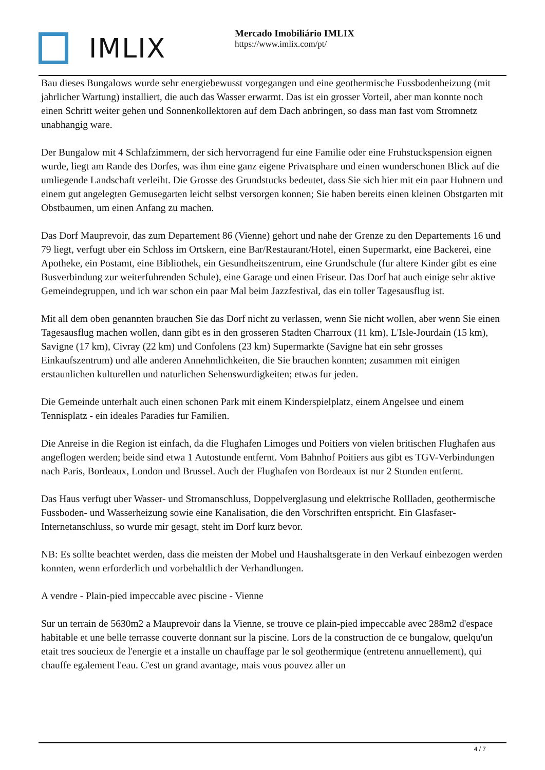IMLIX
Mercado Imobiliário IMLIX
https://www.imlix.com/pt/
Bau dieses Bungalows wurde sehr energiebewusst vorgegangen und eine geothermische Fussbodenheizung (mit jahrlicher Wartung) installiert, die auch das Wasser erwarmt. Das ist ein grosser Vorteil, aber man konnte noch einen Schritt weiter gehen und Sonnenkollektoren auf dem Dach anbringen, so dass man fast vom Stromnetz unabhangig ware.
Der Bungalow mit 4 Schlafzimmern, der sich hervorragend fur eine Familie oder eine Fruhstuckspension eignen wurde, liegt am Rande des Dorfes, was ihm eine ganz eigene Privatsphare und einen wunderschonen Blick auf die umliegende Landschaft verleiht. Die Grosse des Grundstucks bedeutet, dass Sie sich hier mit ein paar Huhnern und einem gut angelegten Gemusegarten leicht selbst versorgen konnen; Sie haben bereits einen kleinen Obstgarten mit Obstbaumen, um einen Anfang zu machen.
Das Dorf Mauprevoir, das zum Departement 86 (Vienne) gehort und nahe der Grenze zu den Departements 16 und 79 liegt, verfugt uber ein Schloss im Ortskern, eine Bar/Restaurant/Hotel, einen Supermarkt, eine Backerei, eine Apotheke, ein Postamt, eine Bibliothek, ein Gesundheitszentrum, eine Grundschule (fur altere Kinder gibt es eine Busverbindung zur weiterfuhrenden Schule), eine Garage und einen Friseur. Das Dorf hat auch einige sehr aktive Gemeindegruppen, und ich war schon ein paar Mal beim Jazzfestival, das ein toller Tagesausflug ist.
Mit all dem oben genannten brauchen Sie das Dorf nicht zu verlassen, wenn Sie nicht wollen, aber wenn Sie einen Tagesausflug machen wollen, dann gibt es in den grosseren Stadten Charroux (11 km), L'Isle-Jourdain (15 km), Savigne (17 km), Civray (22 km) und Confolens (23 km) Supermarkte (Savigne hat ein sehr grosses Einkaufszentrum) und alle anderen Annehmlichkeiten, die Sie brauchen konnten; zusammen mit einigen erstaunlichen kulturellen und naturlichen Sehenswurdigkeiten; etwas fur jeden.
Die Gemeinde unterhalt auch einen schonen Park mit einem Kinderspielplatz, einem Angelsee und einem Tennisplatz - ein ideales Paradies fur Familien.
Die Anreise in die Region ist einfach, da die Flughafen Limoges und Poitiers von vielen britischen Flughafen aus angeflogen werden; beide sind etwa 1 Autostunde entfernt. Vom Bahnhof Poitiers aus gibt es TGV-Verbindungen nach Paris, Bordeaux, London und Brussel. Auch der Flughafen von Bordeaux ist nur 2 Stunden entfernt.
Das Haus verfugt uber Wasser- und Stromanschluss, Doppelverglasung und elektrische Rollladen, geothermische Fussboden- und Wasserheizung sowie eine Kanalisation, die den Vorschriften entspricht. Ein Glasfaser-Internetanschluss, so wurde mir gesagt, steht im Dorf kurz bevor.
NB: Es sollte beachtet werden, dass die meisten der Mobel und Haushaltsgerate in den Verkauf einbezogen werden konnten, wenn erforderlich und vorbehaltlich der Verhandlungen.
A vendre - Plain-pied impeccable avec piscine - Vienne
Sur un terrain de 5630m2 a Mauprevoir dans la Vienne, se trouve ce plain-pied impeccable avec 288m2 d'espace habitable et une belle terrasse couverte donnant sur la piscine. Lors de la construction de ce bungalow, quelqu'un etait tres soucieux de l'energie et a installe un chauffage par le sol geothermique (entretenu annuellement), qui chauffe egalement l'eau. C'est un grand avantage, mais vous pouvez aller un
4 / 7